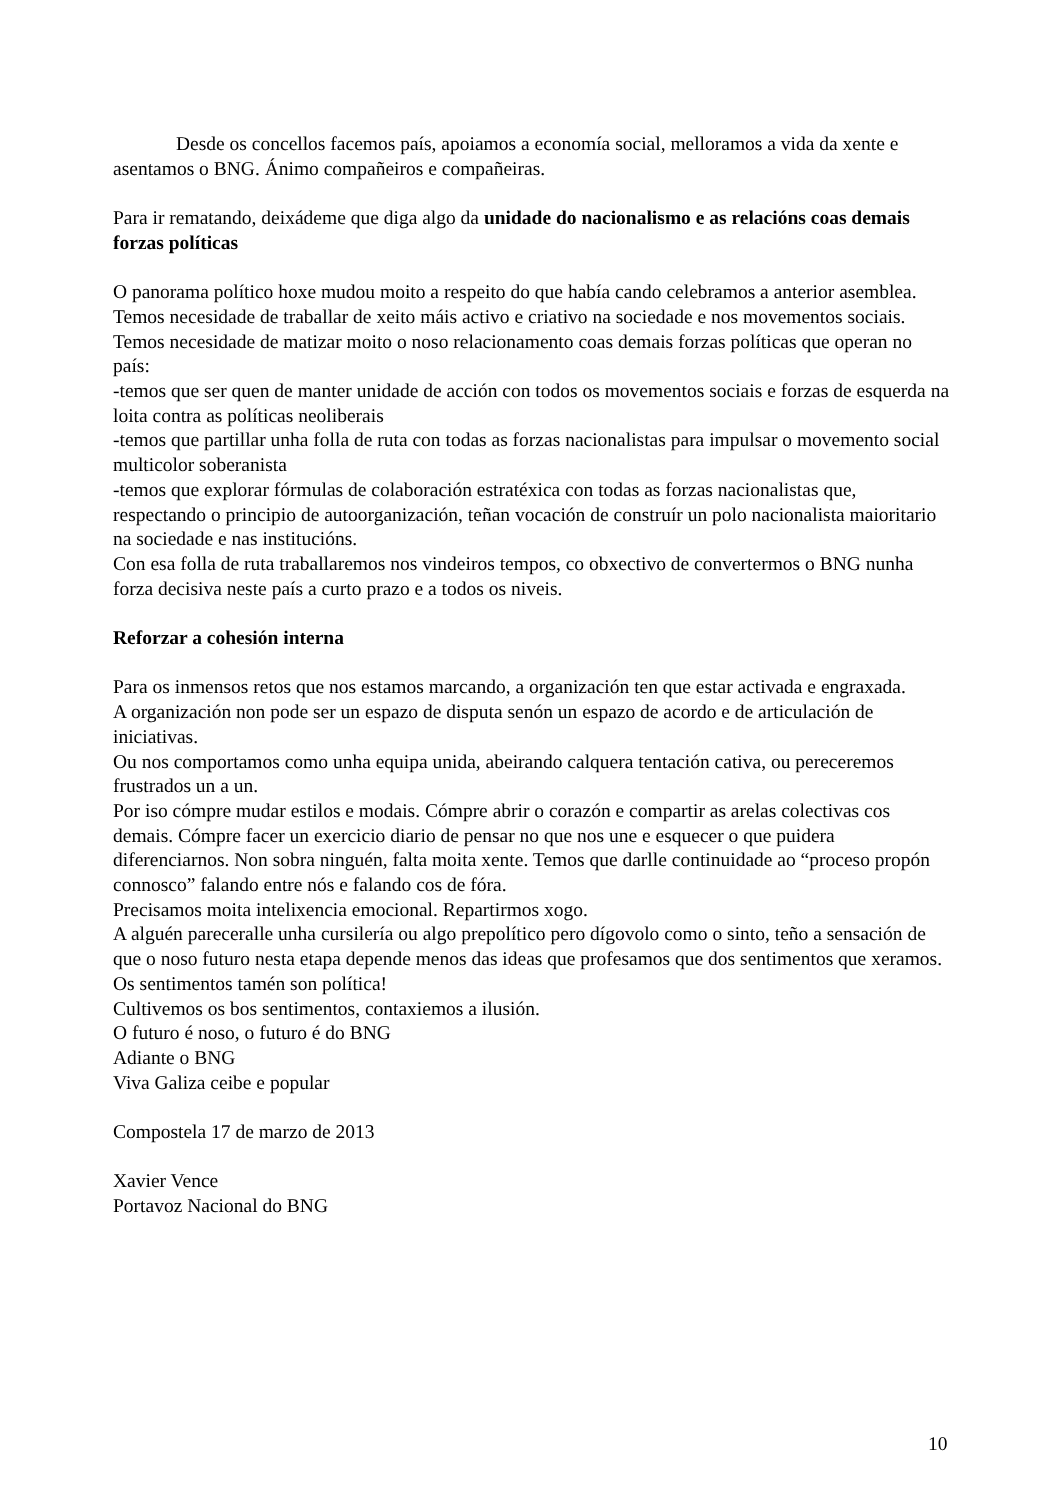Desde os concellos facemos país, apoiamos a economía social, melloramos a vida da xente e asentamos o BNG. Ánimo compañeiros e compañeiras.
Para ir rematando, deixádeme que diga algo da unidade do nacionalismo e as relacións coas demais forzas políticas
O panorama político hoxe mudou moito a respeito do que había cando celebramos a anterior asemblea.
Temos necesidade de traballar de xeito máis activo e criativo na sociedade e nos movementos sociais.
Temos necesidade de matizar moito o noso relacionamento coas demais forzas políticas que operan no país:
-temos que ser quen de manter unidade de acción con todos os movementos sociais e forzas de esquerda na loita contra as políticas neoliberais
-temos que partillar unha folla de ruta con todas as forzas nacionalistas para impulsar o movemento social multicolor soberanista
-temos que explorar fórmulas de colaboración estratéxica con todas as forzas nacionalistas que, respectando o principio de autoorganización, teñan vocación de construír un polo nacionalista maioritario na sociedade e nas institucións.
Con esa folla de ruta traballaremos nos vindeiros tempos, co obxectivo de convertermos o BNG nunha forza decisiva neste país a curto prazo e a todos os niveis.
Reforzar a cohesión interna
Para os inmensos retos que nos estamos marcando, a organización ten que estar activada e engraxada.
A organización non pode ser un espazo de disputa senón un espazo de acordo e de articulación de iniciativas.
Ou nos comportamos como unha equipa unida, abeirando calquera tentación cativa, ou pereceremos frustrados un a un.
Por iso cómpre mudar estilos e modais. Cómpre abrir o corazón e compartir as arelas colectivas cos demais. Cómpre facer un exercicio diario de pensar no que nos une e esquecer o que puidera diferenciarnos. Non sobra ninguén, falta moita xente. Temos que darlle continuidade ao “proceso propón connosco” falando entre nós e falando cos de fóra.
Precisamos moita intelixencia emocional. Repartirmos xogo.
A alguén pareceralle unha cursilería ou algo prepolítico pero dígovolo como o sinto, teño a sensación de que o noso futuro nesta etapa depende menos das ideas que profesamos que dos sentimentos que xeramos.
Os sentimentos tamén son política!
Cultivemos os bos sentimentos, contaxiemos a ilusión.
O futuro é noso, o futuro é do BNG
Adiante o BNG
Viva Galiza ceibe e popular
Compostela 17 de marzo de 2013
Xavier Vence
Portavoz Nacional do BNG
10